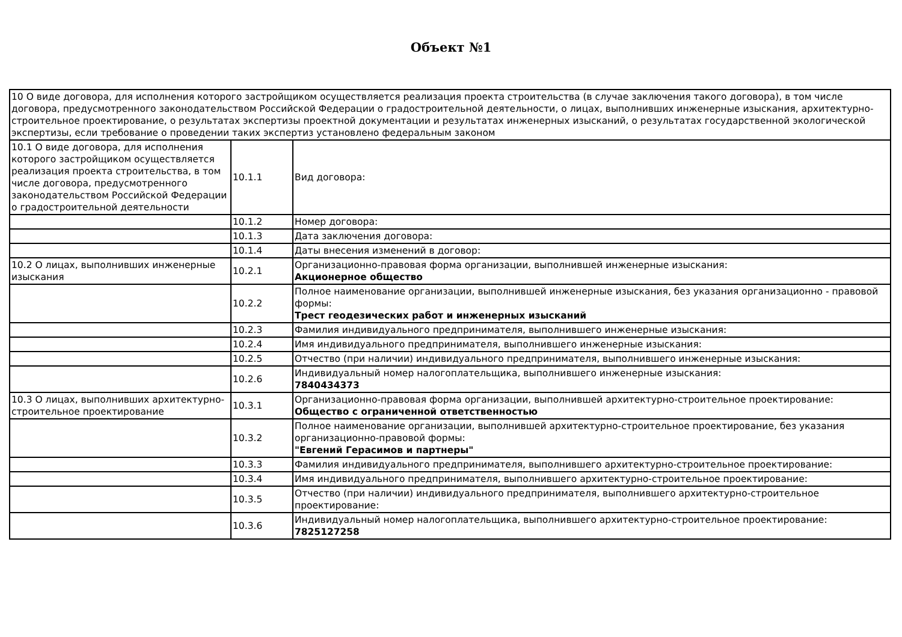Объект №1
| 10 О виде договора, для исполнения которого застройщиком осуществляется реализация проекта строительства (в случае заключения такого договора), в том числе договора, предусмотренного законодательством Российской Федерации о градостроительной деятельности, о лицах, выполнивших инженерные изыскания, архитектурно-строительное проектирование, о результатах экспертизы проектной документации и результатах инженерных изысканий, о результатах государственной экологической экспертизы, если требование о проведении таких экспертиз установлено федеральным законом | | |
| 10.1 О виде договора, для исполнения которого застройщиком осуществляется реализация проекта строительства, в том числе договора, предусмотренного законодательством Российской Федерации о градостроительной деятельности | 10.1.1 | Вид договора: |
| | 10.1.2 | Номер договора: |
| | 10.1.3 | Дата заключения договора: |
| | 10.1.4 | Даты внесения изменений в договор: |
| 10.2 О лицах, выполнивших инженерные изыскания | 10.2.1 | Организационно-правовая форма организации, выполнившей инженерные изыскания: Акционерное общество |
| | 10.2.2 | Полное наименование организации, выполнившей инженерные изыскания, без указания организационно - правовой формы: Трест геодезических работ и инженерных изысканий |
| | 10.2.3 | Фамилия индивидуального предпринимателя, выполнившего инженерные изыскания: |
| | 10.2.4 | Имя индивидуального предпринимателя, выполнившего инженерные изыскания: |
| | 10.2.5 | Отчество (при наличии) индивидуального предпринимателя, выполнившего инженерные изыскания: |
| | 10.2.6 | Индивидуальный номер налогоплательщика, выполнившего инженерные изыскания: 7840434373 |
| 10.3 О лицах, выполнивших архитектурно-строительное проектирование | 10.3.1 | Организационно-правовая форма организации, выполнившей архитектурно-строительное проектирование: Общество с ограниченной ответственностью |
| | 10.3.2 | Полное наименование организации, выполнившей архитектурно-строительное проектирование, без указания организационно-правовой формы: "Евгений Герасимов и партнеры" |
| | 10.3.3 | Фамилия индивидуального предпринимателя, выполнившего архитектурно-строительное проектирование: |
| | 10.3.4 | Имя индивидуального предпринимателя, выполнившего архитектурно-строительное проектирование: |
| | 10.3.5 | Отчество (при наличии) индивидуального предпринимателя, выполнившего архитектурно-строительное проектирование: |
| | 10.3.6 | Индивидуальный номер налогоплательщика, выполнившего архитектурно-строительное проектирование: 7825127258 |